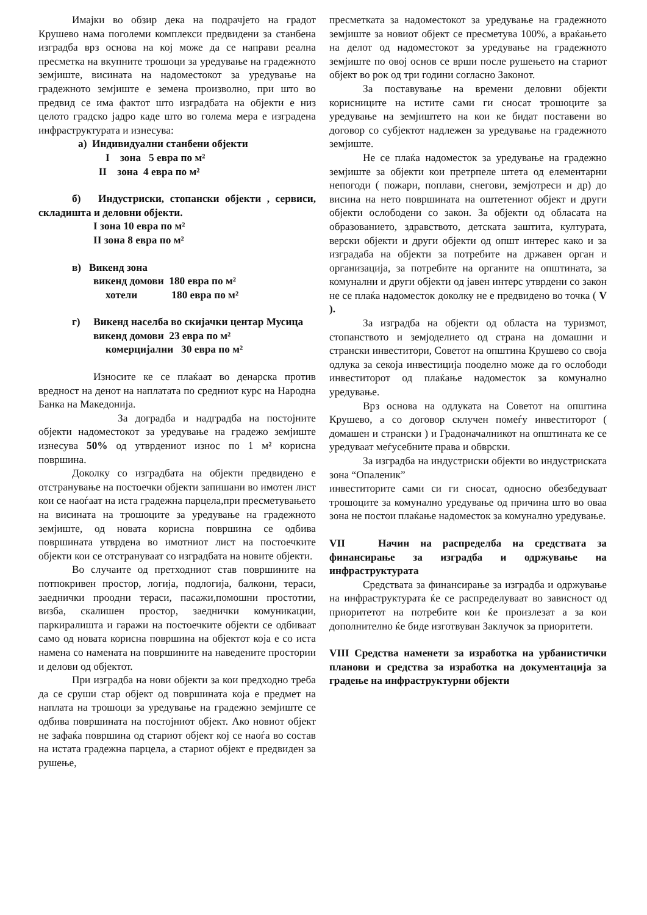Имајки во обзир дека на подрачјето на градот Крушево нама поголеми комплекси предвидени за станбена изградба врз основа на кој може да се направи реална пресметка на вкупните трошоци за уредување на градежното земјиште, висината на надоместокот за уредување на градежното земјиште е земена произволно, при што во предвид се има фактот што изградбата на објекти е низ целото градско јадро каде што во голема мера е изградена инфраструктурата и изнесува:
а) Индивидуални станбени објекти
I зона 5 евра по м²
II зона 4 евра по м²
б) Индустриски, стопански објекти , сервиси, складишта и деловни објекти.
I зона 10 евра по м²
II зона 8 евра по м²
в) Викенд зона
викенд домови 180 евра по м²
хотели 180 евра по м²
г) Викенд населба во скијачки центар Мусица
викенд домови 23 евра по м²
комерцијални 30 евра по м²
Износите ке се плаќаат во денарска против вредност на денот на наплатата по средниот курс на Народна Банка на Македонија.
За доградба и надградба на постојните објекти надоместокот за уредување на градежо земјиште изнесува 50% од утврдениот износ по 1 м² корисна површина.
Доколку со изградбата на објекти предвидено е отстранување на постоечки објекти запишани во имотен лист кои се наоѓаат на иста градежна парцела,при пресметувањето на висината на трошоците за уредување на градежното земјиште, од новата корисна површина се одбива површината утврдена во имотниот лист на постоечките објекти кои се отстрануваат со изградбата на новите објекти.
Во случаите од претходниот став површините на потпокривен простор, логија, подлогија, балкони, тераси, заеднички проодни тераси, пасажи,помошни простотии, визба, скалишен простор, заеднички комуникации, паркиралишта и гаражи на постоечките објекти се одбиваат само од новата корисна површина на објектот која е со иста намена со намената на површините на наведените простории и делови од објектот.
При изградба на нови објекти за кои предходно треба да се сруши стар објект од површината која е предмет на наплата на трошоци за уредување на градежно земјиште се одбива површината на постојниот објект. Ако новиот објект не зафаќа површина од стариот објект кој се наоѓа во состав на истата градежна парцела, а стариот објект е предвиден за рушење,
пресметката за надоместокот за уредување на градежното земјиште за новиот објект се пресметува 100%, а враќањето на делот од надоместокот за уредување на градежното земјиште по овој основ се врши после рушењето на стариот објект во рок од три години согласно Законот.
За поставување на времени деловни објекти корисниците на истите сами ги сносат трошоците за уредување на земјиштето на кои ке бидат поставени во договор со субјектот надлежен за уредување на градежното земјиште.
Не се плаќа надоместок за уредување на градежно земјиште за објекти кои претрпеле штета од елементарни непогоди ( пожари, поплави, снегови, земјотреси и др) до висина на нето површината на оштетениот објект и други објекти ослободени со закон. За објекти од обласата на образованието, здравството, детската заштита, културата, верски објекти и други објекти од општ интерес како и за изградаба на објекти за потребите на државен орган и организација, за потребите на органите на општината, за комунални и други објекти од јавен интерс утврдени со закон не се плаќа надоместок доколку не е предвидено во точка ( V ).
За изградба на објекти од областа на туризмот, стопанството и земјоделието од страна на домашни и странски инвеститори, Советот на општина Крушево со своја одлука за секоја инвестиција пооделно може да го ослободи инвеститорот од плаќање надоместок за комунално уредување.
Врз основа на одлуката на Советот на општина Крушево, а со договор склучен помеѓу инвеститорот ( домашен и странски ) и Градоначалникот на општината ке се уредуваат меѓусебните права и обврски.
За изградба на индустриски објекти во индустриската зона “Опаленик”
инвеститорите сами си ги сносат, односно обезбедуваат трошоците за комунално уредување од причина што во оваа зона не постои плаќање надоместок за комунално уредување.
VII Начин на распределба на средствата за финансирање за изградба и одржување на инфраструктурата
Средствата за финансирање за изградба и одржување на инфраструктурата ќе се распределуваат во зависност од приоритетот на потребите кои ќе произлезат а за кои дополнително ќе биде изготвуван Заклучок за приоритети.
VIII Средства наменети за изработка на урбанистички планови и средства за изработка на документација за градење на инфраструктурни објекти